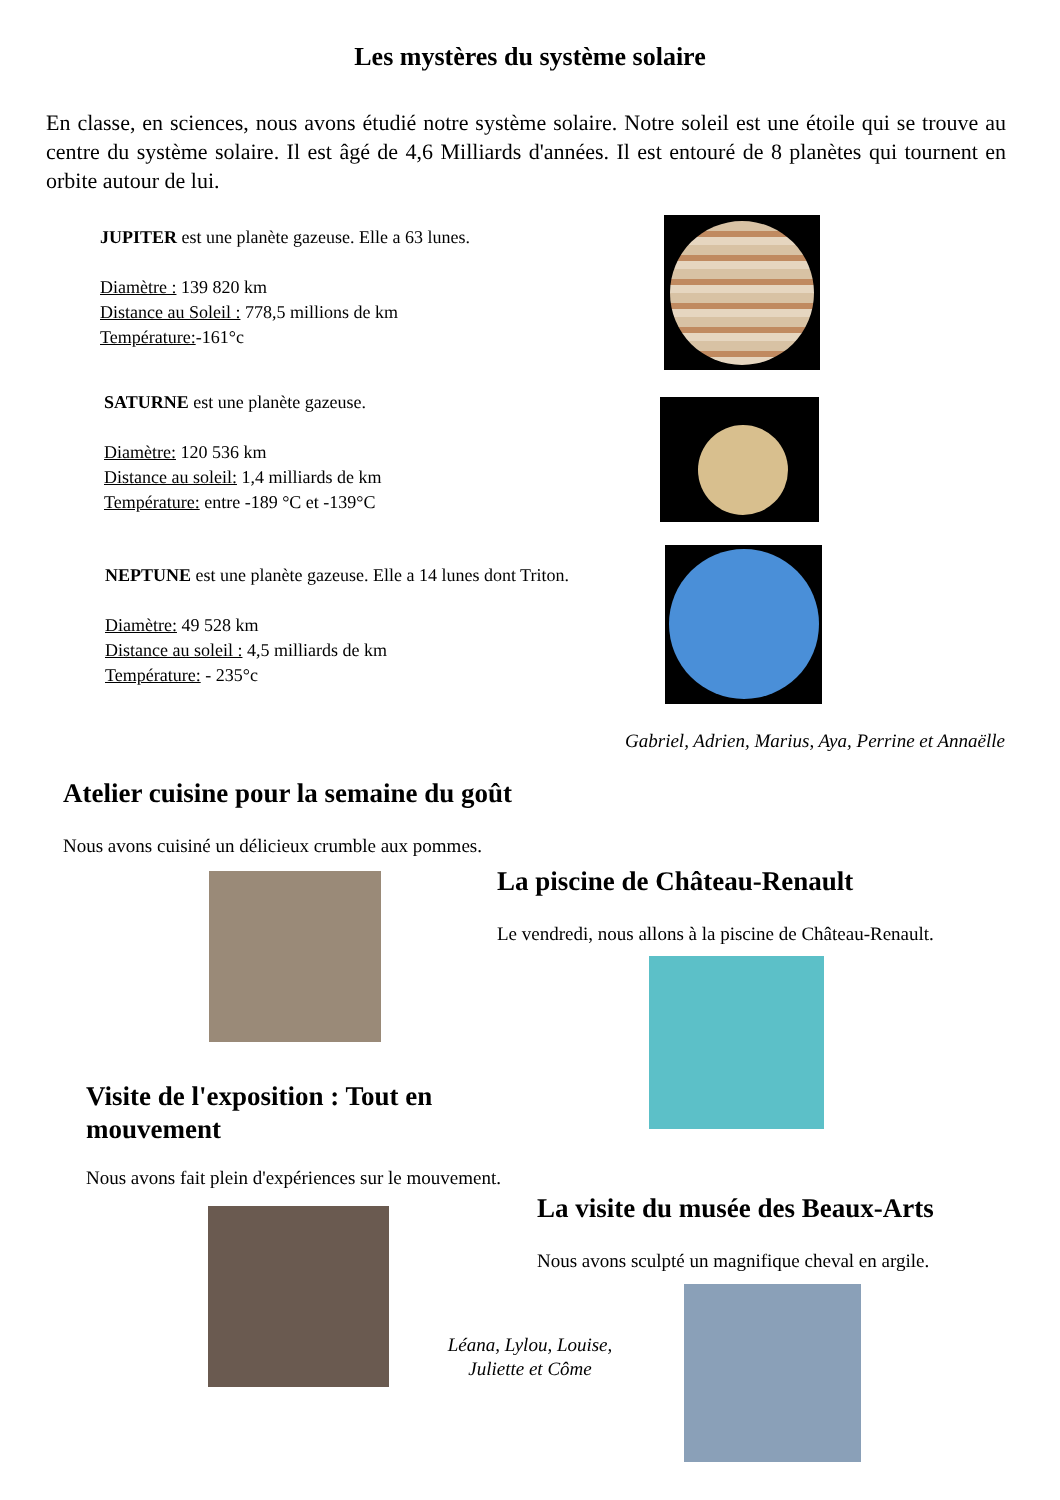Les mystères du système solaire
En classe, en sciences, nous avons étudié notre système solaire. Notre soleil est une étoile qui se trouve au centre du système solaire. Il est âgé de 4,6 Milliards d'années. Il est entouré de 8 planètes qui tournent en orbite autour de lui.
JUPITER est une planète gazeuse. Elle a 63 lunes.
Diamètre : 139 820 km
Distance au Soleil : 778,5 millions de km
Température:-161°c
SATURNE est une planète gazeuse.
Diamètre: 120 536 km
Distance au soleil: 1,4 milliards de km
Température: entre -189 °C et -139°C
NEPTUNE est une planète gazeuse. Elle a 14 lunes dont Triton.
Diamètre: 49 528 km
Distance au soleil : 4,5 milliards de km
Température: - 235°c
Gabriel, Adrien, Marius, Aya, Perrine et Annaëlle
Atelier cuisine pour la semaine du goût
Nous avons cuisiné un délicieux crumble aux pommes.
La piscine de Château-Renault
Le vendredi, nous allons à la piscine de Château-Renault.
Visite de l'exposition : Tout en
mouvement
Nous avons fait plein d'expériences sur le mouvement.
La visite du musée des Beaux-Arts
Nous avons sculpté un magnifique cheval en argile.
Léana, Lylou, Louise,
Juliette et Côme